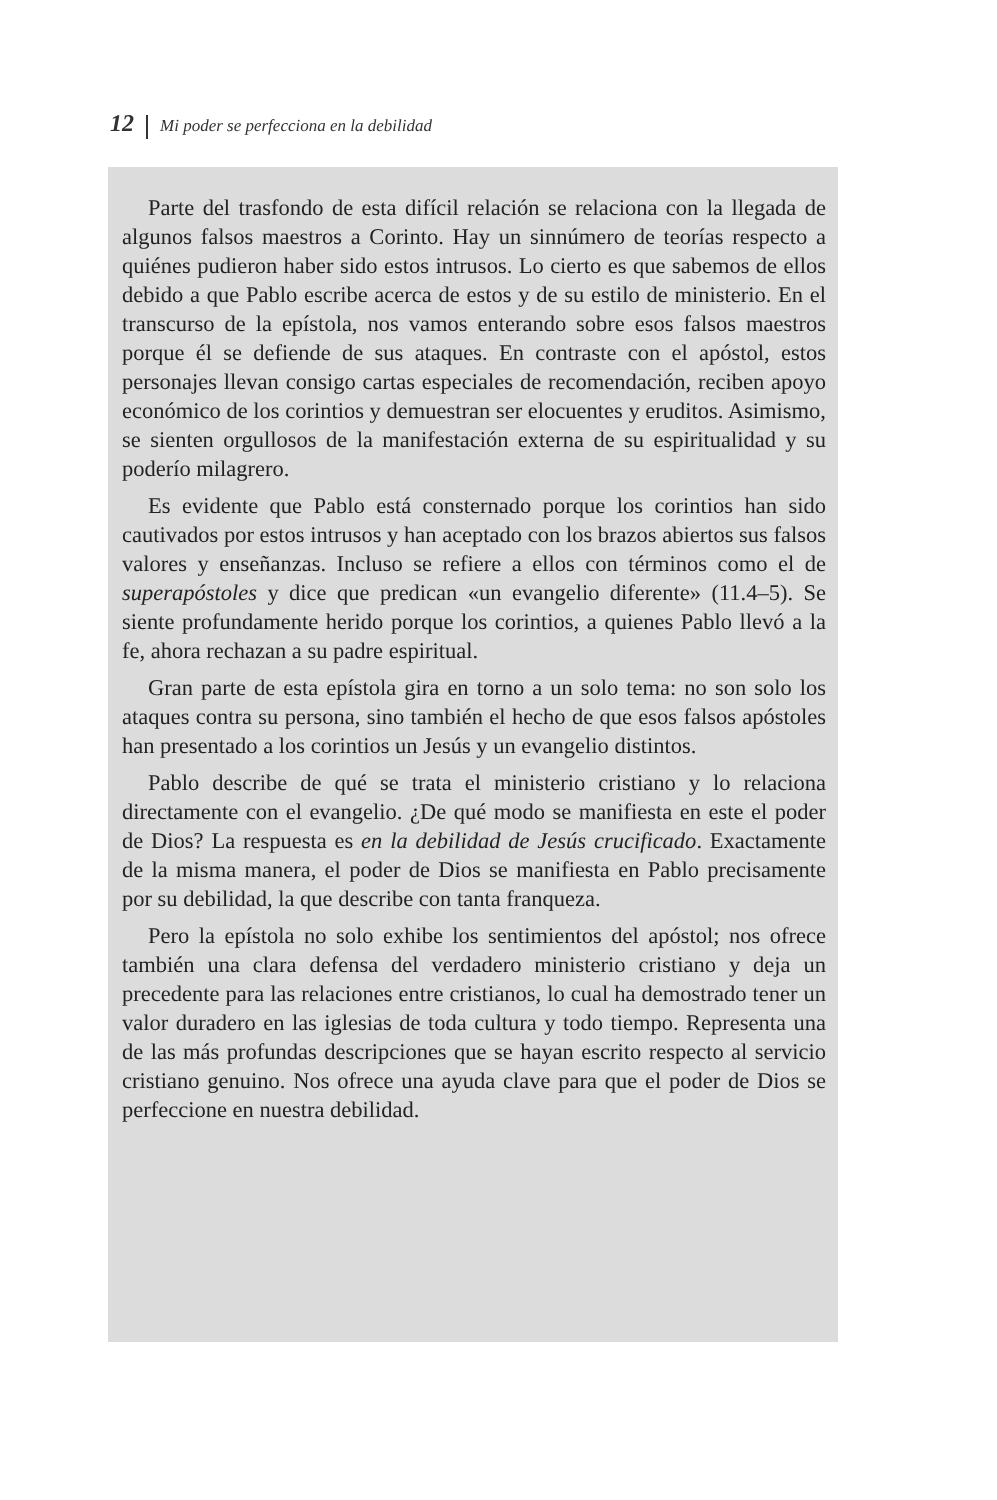12 Mi poder se perfecciona en la debilidad
Parte del trasfondo de esta difícil relación se relaciona con la llegada de algunos falsos maestros a Corinto. Hay un sinnúmero de teorías respecto a quiénes pudieron haber sido estos intrusos. Lo cierto es que sabemos de ellos debido a que Pablo escribe acerca de estos y de su estilo de ministerio. En el transcurso de la epístola, nos vamos enterando sobre esos falsos maestros porque él se defiende de sus ataques. En contraste con el apóstol, estos personajes llevan consigo cartas especiales de recomendación, reciben apoyo económico de los corintios y demuestran ser elocuentes y eruditos. Asimismo, se sienten orgullosos de la manifestación externa de su espiritualidad y su poderío milagrero.
Es evidente que Pablo está consternado porque los corintios han sido cautivados por estos intrusos y han aceptado con los brazos abiertos sus falsos valores y enseñanzas. Incluso se refiere a ellos con términos como el de superapóstoles y dice que predican «un evangelio diferente» (11.4–5). Se siente profundamente herido porque los corintios, a quienes Pablo llevó a la fe, ahora rechazan a su padre espiritual.
Gran parte de esta epístola gira en torno a un solo tema: no son solo los ataques contra su persona, sino también el hecho de que esos falsos apóstoles han presentado a los corintios un Jesús y un evangelio distintos.
Pablo describe de qué se trata el ministerio cristiano y lo relaciona directamente con el evangelio. ¿De qué modo se manifiesta en este el poder de Dios? La respuesta es en la debilidad de Jesús crucificado. Exactamente de la misma manera, el poder de Dios se manifiesta en Pablo precisamente por su debilidad, la que describe con tanta franqueza.
Pero la epístola no solo exhibe los sentimientos del apóstol; nos ofrece también una clara defensa del verdadero ministerio cristiano y deja un precedente para las relaciones entre cristianos, lo cual ha demostrado tener un valor duradero en las iglesias de toda cultura y todo tiempo. Representa una de las más profundas descripciones que se hayan escrito respecto al servicio cristiano genuino. Nos ofrece una ayuda clave para que el poder de Dios se perfeccione en nuestra debilidad.